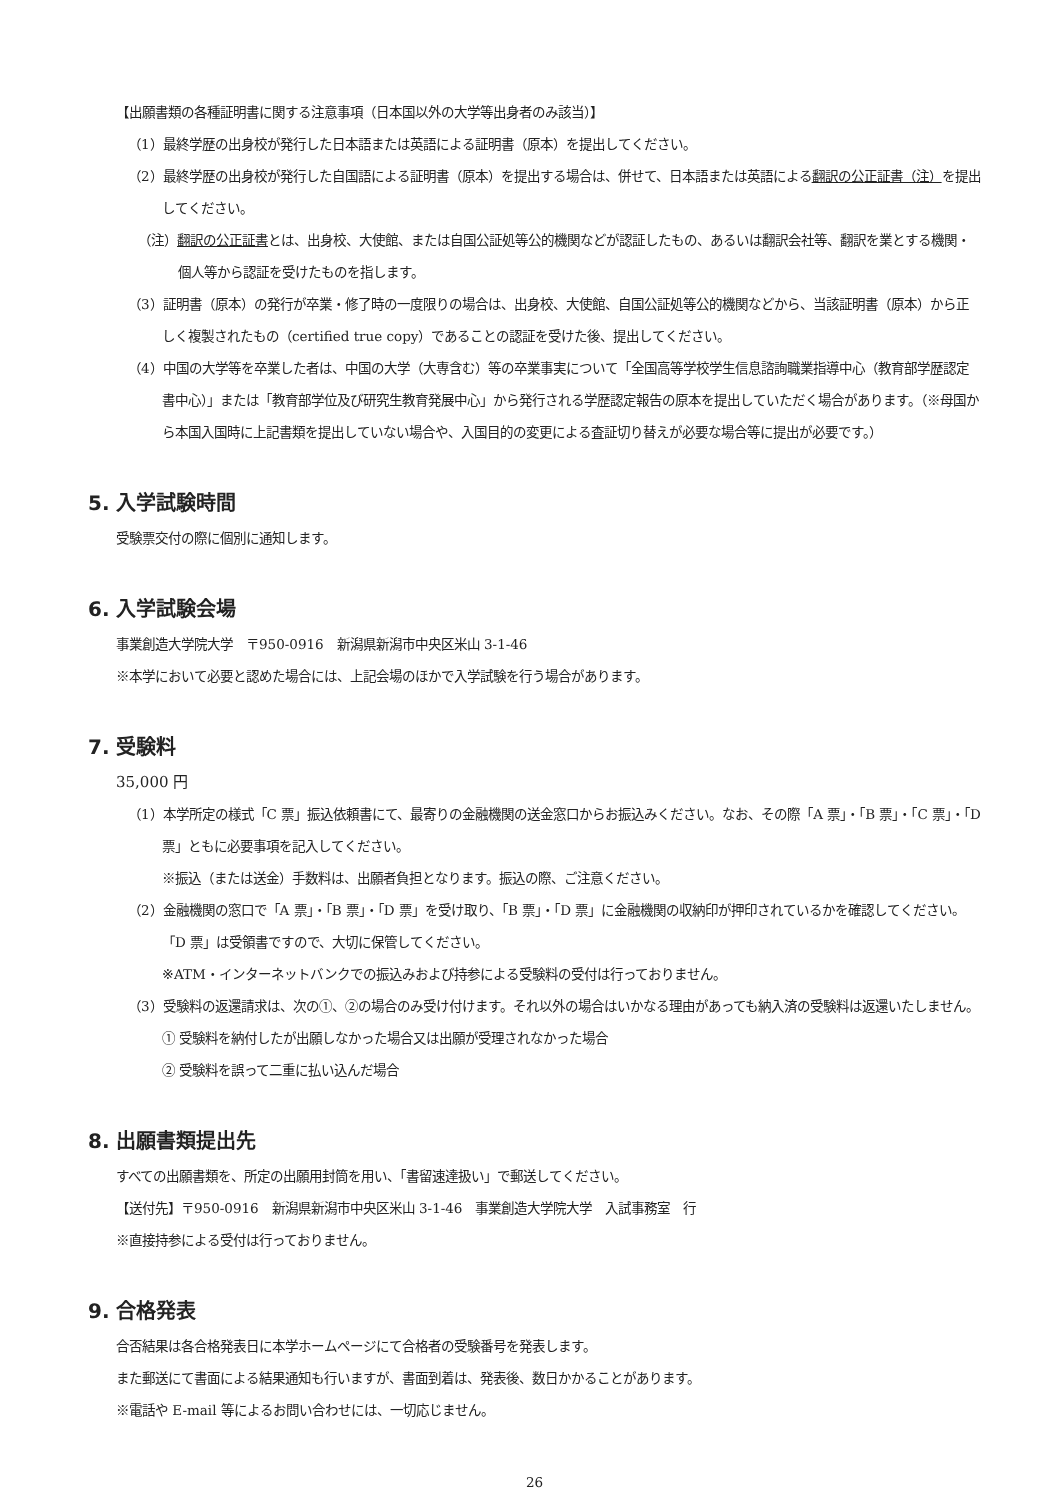【出願書類の各種証明書に関する注意事項（日本国以外の大学等出身者のみ該当）】
（1）最終学歴の出身校が発行した日本語または英語による証明書（原本）を提出してください。
（2）最終学歴の出身校が発行した自国語による証明書（原本）を提出する場合は、併せて、日本語または英語による翻訳の公正証書（注）を提出してください。
（注）翻訳の公正証書とは、出身校、大使館、または自国公証処等公的機関などが認証したもの、あるいは翻訳会社等、翻訳を業とする機関・個人等から認証を受けたものを指します。
（3）証明書（原本）の発行が卒業・修了時の一度限りの場合は、出身校、大使館、自国公証処等公的機関などから、当該証明書（原本）から正しく複製されたもの（certified true copy）であることの認証を受けた後、提出してください。
（4）中国の大学等を卒業した者は、中国の大学（大専含む）等の卒業事実について「全国高等学校学生信息諮詢職業指導中心（教育部学歴認定書中心）」または「教育部学位及び研究生教育発展中心」から発行される学歴認定報告の原本を提出していただく場合があります。（※母国から本国入国時に上記書類を提出していない場合や、入国目的の変更による査証切り替えが必要な場合等に提出が必要です。）
5. 入学試験時間
受験票交付の際に個別に通知します。
6. 入学試験会場
事業創造大学院大学　〒950-0916　新潟県新潟市中央区米山 3-1-46
※本学において必要と認めた場合には、上記会場のほかで入学試験を行う場合があります。
7. 受験料
35,000 円
（1）本学所定の様式「C 票」振込依頼書にて、最寄りの金融機関の送金窓口からお振込みください。なお、その際「A 票」・「B 票」・「C 票」・「D 票」ともに必要事項を記入してください。
※振込（または送金）手数料は、出願者負担となります。振込の際、ご注意ください。
（2）金融機関の窓口で「A 票」・「B 票」・「D 票」を受け取り、「B 票」・「D 票」に金融機関の収納印が押印されているかを確認してください。「D 票」は受領書ですので、大切に保管してください。
※ATM・インターネットバンクでの振込みおよび持参による受験料の受付は行っておりません。
（3）受験料の返還請求は、次の①、②の場合のみ受け付けます。それ以外の場合はいかなる理由があっても納入済の受験料は返還いたしません。
① 受験料を納付したが出願しなかった場合又は出願が受理されなかった場合
② 受験料を誤って二重に払い込んだ場合
8. 出願書類提出先
すべての出願書類を、所定の出願用封筒を用い、「書留速達扱い」で郵送してください。
【送付先】〒950-0916　新潟県新潟市中央区米山 3-1-46　事業創造大学院大学　入試事務室　行
※直接持参による受付は行っておりません。
9. 合格発表
合否結果は各合格発表日に本学ホームページにて合格者の受験番号を発表します。
また郵送にて書面による結果通知も行いますが、書面到着は、発表後、数日かかることがあります。
※電話や E-mail 等によるお問い合わせには、一切応じません。
26